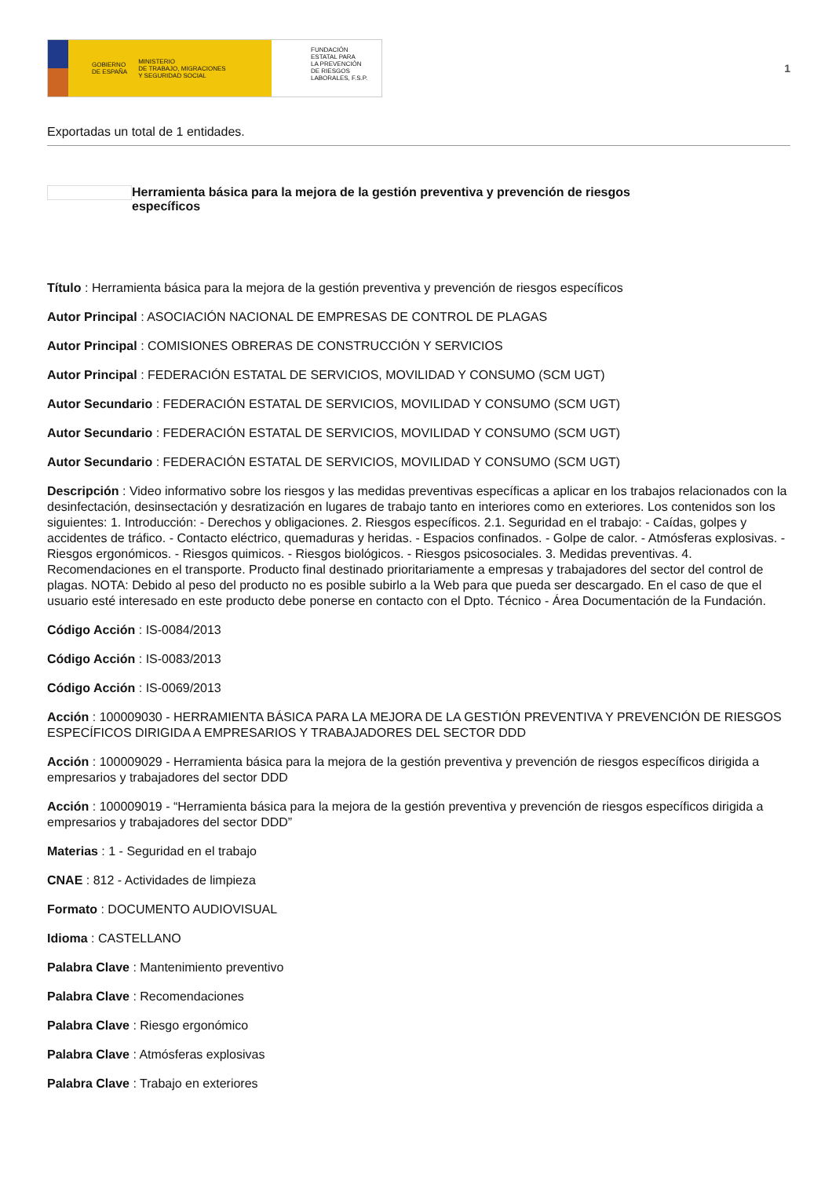GOBIERNO
DE ESPAÑA MINISTERIO
DE TRABAJO, MIGRACIONES
Y SEGURIDAD SOCIAL
FUNDACIÓN
ESTATAL PARA
LA PREVENCIÓN
DE RIESGOS
LABORALES, F.S.P.
1
Exportadas un total de 1 entidades.
Herramienta básica para la mejora de la gestión preventiva y prevención de riesgos específicos
Título : Herramienta básica para la mejora de la gestión preventiva y prevención de riesgos específicos
Autor Principal : ASOCIACIÓN NACIONAL DE EMPRESAS DE CONTROL DE PLAGAS
Autor Principal : COMISIONES OBRERAS DE CONSTRUCCIÓN Y SERVICIOS
Autor Principal : FEDERACIÓN ESTATAL DE SERVICIOS, MOVILIDAD Y CONSUMO (SCM UGT)
Autor Secundario : FEDERACIÓN ESTATAL DE SERVICIOS, MOVILIDAD Y CONSUMO (SCM UGT)
Autor Secundario : FEDERACIÓN ESTATAL DE SERVICIOS, MOVILIDAD Y CONSUMO (SCM UGT)
Autor Secundario : FEDERACIÓN ESTATAL DE SERVICIOS, MOVILIDAD Y CONSUMO (SCM UGT)
Descripción : Video informativo sobre los riesgos y las medidas preventivas específicas a aplicar en los trabajos relacionados con la desinfectación, desinsectación y desratización en lugares de trabajo tanto en interiores como en exteriores. Los contenidos son los siguientes: 1. Introducción: - Derechos y obligaciones. 2. Riesgos específicos. 2.1. Seguridad en el trabajo: - Caídas, golpes y accidentes de tráfico. - Contacto eléctrico, quemaduras y heridas. - Espacios confinados. - Golpe de calor. - Atmósferas explosivas. - Riesgos ergonómicos. - Riesgos quimicos. - Riesgos biológicos. - Riesgos psicosociales. 3. Medidas preventivas. 4. Recomendaciones en el transporte. Producto final destinado prioritariamente a empresas y trabajadores del sector del control de plagas. NOTA: Debido al peso del producto no es posible subirlo a la Web para que pueda ser descargado. En el caso de que el usuario esté interesado en este producto debe ponerse en contacto con el Dpto. Técnico - Área Documentación de la Fundación.
Código Acción : IS-0084/2013
Código Acción : IS-0083/2013
Código Acción : IS-0069/2013
Acción : 100009030 - HERRAMIENTA BÁSICA PARA LA MEJORA DE LA GESTIÓN PREVENTIVA Y PREVENCIÓN DE RIESGOS ESPECÍFICOS DIRIGIDA A EMPRESARIOS Y TRABAJADORES DEL SECTOR DDD
Acción : 100009029 - Herramienta básica para la mejora de la gestión preventiva y prevención de riesgos específicos dirigida a empresarios y trabajadores del sector DDD
Acción : 100009019 - “Herramienta básica para la mejora de la gestión preventiva y prevención de riesgos específicos dirigida a empresarios y trabajadores del sector DDD”
Materias : 1 - Seguridad en el trabajo
CNAE : 812 - Actividades de limpieza
Formato : DOCUMENTO AUDIOVISUAL
Idioma : CASTELLANO
Palabra Clave : Mantenimiento preventivo
Palabra Clave : Recomendaciones
Palabra Clave : Riesgo ergonómico
Palabra Clave : Atmósferas explosivas
Palabra Clave : Trabajo en exteriores